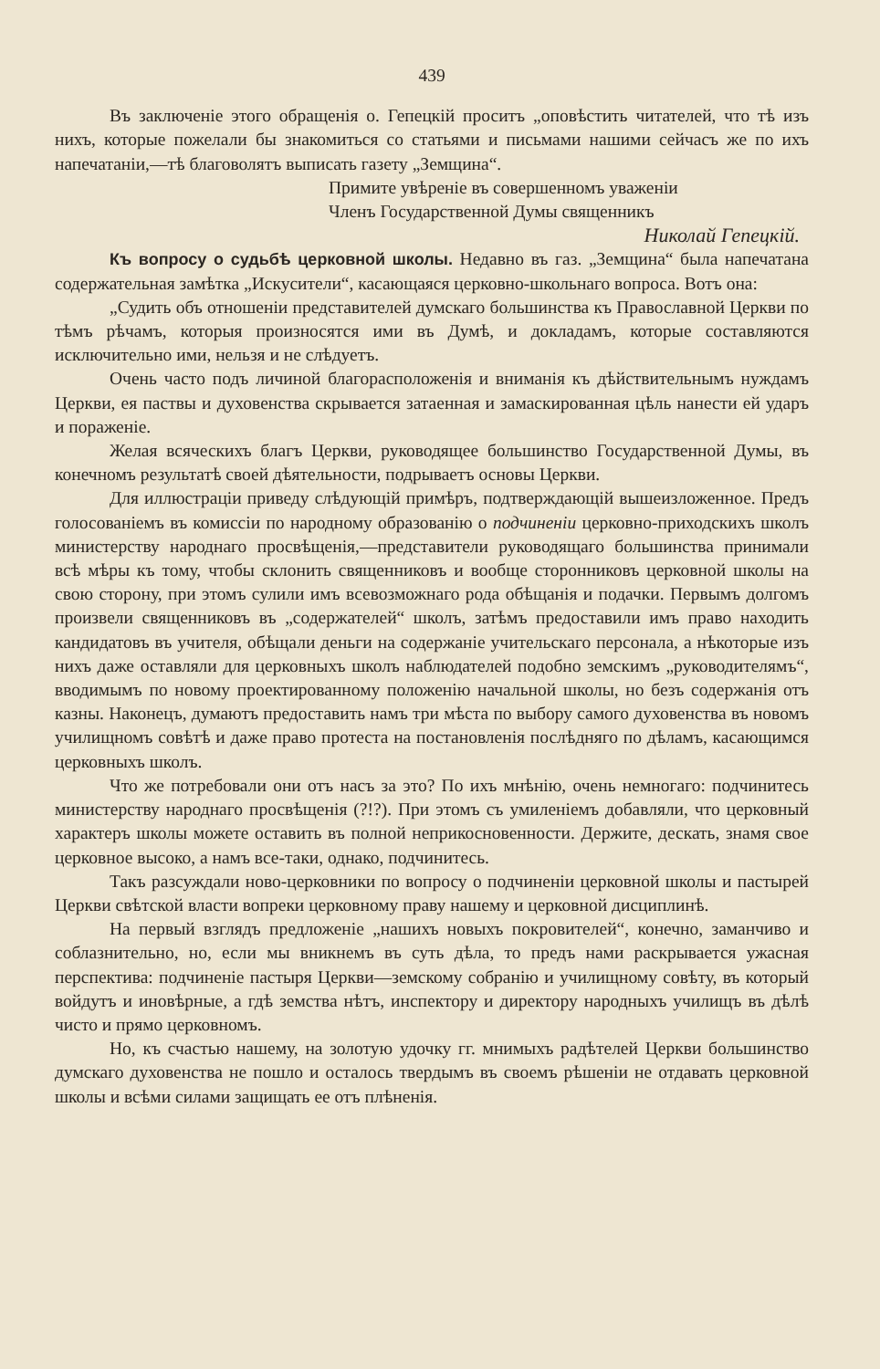439
Въ заключеніе этого обращенія о. Гепецкій проситъ „оповѣстить читателей, что тѣ изъ нихъ, которые пожелали бы знакомиться со статьями и письмами нашими сейчасъ же по ихъ напечатаніи,—тѣ благоволятъ выписать газету „Земщина“.
Примите увѣреніе въ совершенномъ уваженіи
Членъ Государственной Думы священникъ
Николай Гепецкій.
Къ вопросу о судьбѣ церковной школы. Недавно въ газ. „Земщина“ была напечатана содержательная замѣтка „Искусители“, касающаяся церковно-школьнаго вопроса. Вотъ она:
„Судить объ отношеніи представителей думскаго большинства къ Православной Церкви по тѣмъ рѣчамъ, которыя произносятся ими въ Думѣ, и докладамъ, которые составляются исключительно ими, нельзя и не слѣдуетъ.
Очень часто подъ личиной благорасположенія и вниманія къ дѣйствительнымъ нуждамъ Церкви, ея паствы и духовенства скрывается затаенная и замаскированная цѣль нанести ей ударъ и пораженіе.
Желая всяческихъ благъ Церкви, руководящее большинство Государственной Думы, въ конечномъ результатѣ своей дѣятельности, подрываетъ основы Церкви.
Для иллюстраціи приведу слѣдующій примѣръ, подтверждающій вышеизложенное. Предъ голосованіемъ въ комиссіи по народному образованію о подчиненіи церковно-приходскихъ школъ министерству народнаго просвѣщенія,—представители руководящаго большинства принимали всѣ мѣры къ тому, чтобы склонить священниковъ и вообще сторонниковъ церковной школы на свою сторону, при этомъ сулили имъ всевозможнаго рода обѣщанія и подачки. Первымъ долгомъ произвели священниковъ въ „содержателей“ школъ, затѣмъ предоставили имъ право находить кандидатовъ въ учителя, обѣщали деньги на содержаніе учительскаго персонала, а нѣкоторые изъ нихъ даже оставляли для церковныхъ школъ наблюдателей подобно земскимъ „руководителямъ“, вводимымъ по новому проектированному положенію начальной школы, но безъ содержанія отъ казны. Наконецъ, думаютъ предоставить намъ три мѣста по выбору самого духовенства въ новомъ училищномъ совѣтѣ и даже право протеста на постановленія послѣдняго по дѣламъ, касающимся церковныхъ школъ.
Что же потребовали они отъ насъ за это? По ихъ мнѣнію, очень немногаго: подчинитесь министерству народнаго просвѣщенія (?!?). При этомъ съ умиленіемъ добавляли, что церковный характеръ школы можете оставить въ полной неприкосновенности. Держите, дескать, знамя свое церковное высоко, а намъ все-таки, однако, подчинитесь.
Такъ разсуждали ново-церковники по вопросу о подчиненіи церковной школы и пастырей Церкви свѣтской власти вопреки церковному праву нашему и церковной дисциплинѣ.
На первый взглядъ предложеніе „нашихъ новыхъ покровителей“, конечно, заманчиво и соблазнительно, но, если мы вникнемъ въ суть дѣла, то предъ нами раскрывается ужасная перспектива: подчиненіе пастыря Церкви—земскому собранію и училищному совѣту, въ который войдутъ и иновѣрные, а гдѣ земства нѣтъ, инспектору и директору народныхъ училищъ въ дѣлѣ чисто и прямо церковномъ.
Но, къ счастью нашему, на золотую удочку гг. мнимыхъ радѣтелей Церкви большинство думскаго духовенства не пошло и осталось твердымъ въ своемъ рѣшеніи не отдавать церковной школы и всѣми силами защищать ее отъ плѣненія.